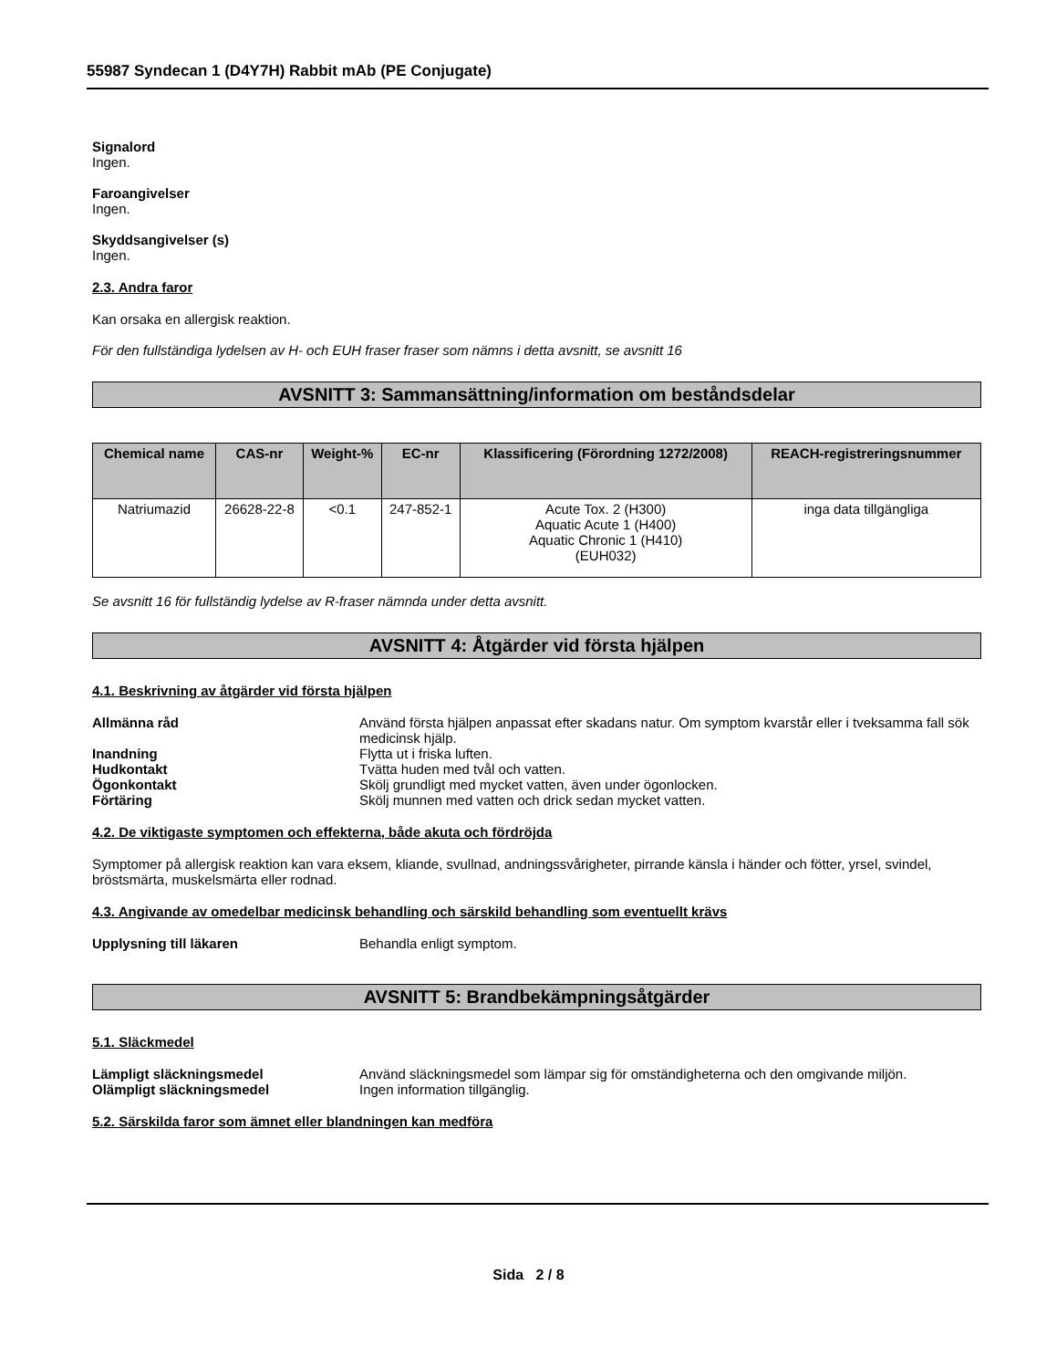55987 Syndecan 1 (D4Y7H) Rabbit mAb (PE Conjugate)
Signalord
Ingen.
Faroangivelser
Ingen.
Skyddsangivelser (s)
Ingen.
2.3. Andra faror
Kan orsaka en allergisk reaktion.
För den fullständiga lydelsen av H- och EUH fraser fraser som nämns i detta avsnitt, se avsnitt 16
AVSNITT 3: Sammansättning/information om beståndsdelar
| Chemical name | CAS-nr | Weight-% | EC-nr | Klassificering (Förordning 1272/2008) | REACH-registreringsnummer |
| --- | --- | --- | --- | --- | --- |
| Natriumazid | 26628-22-8 | <0.1 | 247-852-1 | Acute Tox. 2 (H300) Aquatic Acute 1 (H400) Aquatic Chronic 1 (H410) (EUH032) | inga data tillgängliga |
Se avsnitt 16 för fullständig lydelse av R-fraser nämnda under detta avsnitt.
AVSNITT 4: Åtgärder vid första hjälpen
4.1. Beskrivning av åtgärder vid första hjälpen
Allmänna råd Använd första hjälpen anpassat efter skadans natur. Om symptom kvarstår eller i tveksamma fall sök medicinsk hjälp.
Inandning Flytta ut i friska luften.
Hudkontakt Tvätta huden med tvål och vatten.
Ögonkontakt Skölj grundligt med mycket vatten, även under ögonlocken.
Förtäring Skölj munnen med vatten och drick sedan mycket vatten.
4.2. De viktigaste symptomen och effekterna, både akuta och fördröjda
Symptomer på allergisk reaktion kan vara eksem, kliande, svullnad, andningssvårigheter, pirrande känsla i händer och fötter, yrsel, svindel, bröstsmärta, muskelsmärta eller rodnad.
4.3. Angivande av omedelbar medicinsk behandling och särskild behandling som eventuellt krävs
Upplysning till läkaren Behandla enligt symptom.
AVSNITT 5: Brandbekämpningsåtgärder
5.1. Släckmedel
Lämpligt släckningsmedel Använd släckningsmedel som lämpar sig för omständigheterna och den omgivande miljön.
Olämpligt släckningsmedel Ingen information tillgänglig.
5.2. Särskilda faror som ämnet eller blandningen kan medföra
Sida 2 / 8